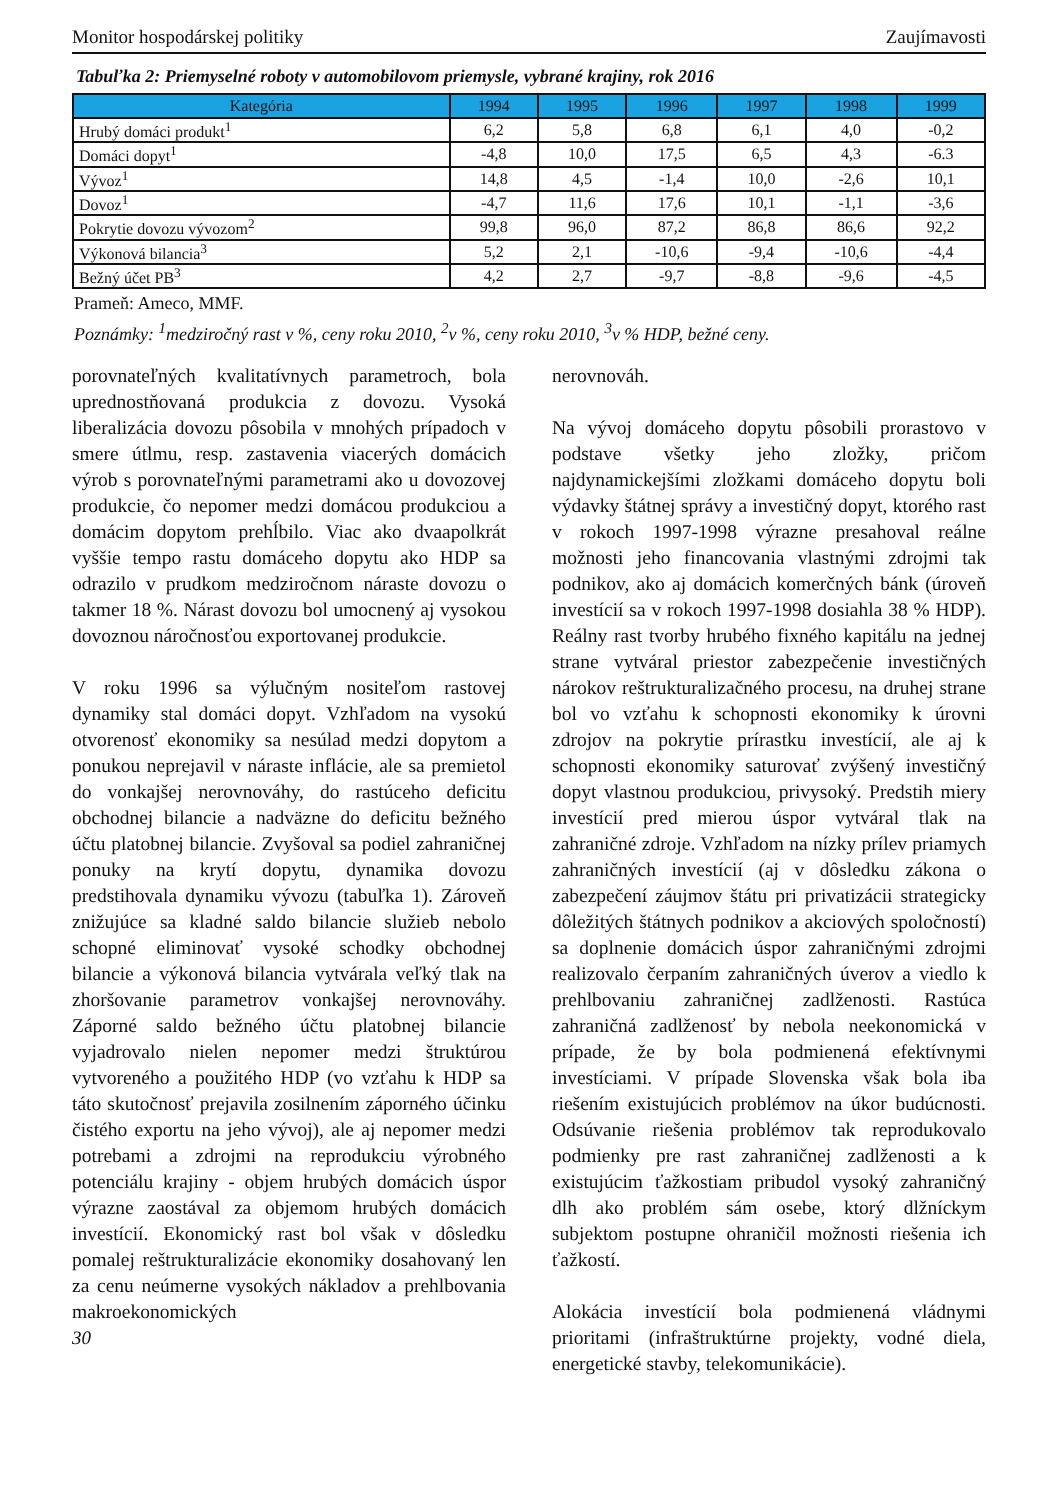Monitor hospodárskej politiky Zaujímavosti
Tabuľka 2: Priemyselné roboty v automobilovom priemysle, vybrané krajiny, rok 2016
| Kategória | 1994 | 1995 | 1996 | 1997 | 1998 | 1999 |
| --- | --- | --- | --- | --- | --- | --- |
| Hrubý domáci produkt<sup>1</sup> | 6,2 | 5,8 | 6,8 | 6,1 | 4,0 | -0,2 |
| Domáci dopyt<sup>1</sup> | -4,8 | 10,0 | 17,5 | 6,5 | 4,3 | -6.3 |
| Vývoz<sup>1</sup> | 14,8 | 4,5 | -1,4 | 10,0 | -2,6 | 10,1 |
| Dovoz<sup>1</sup> | -4,7 | 11,6 | 17,6 | 10,1 | -1,1 | -3,6 |
| Pokrytie dovozu vývozom<sup>2</sup> | 99,8 | 96,0 | 87,2 | 86,8 | 86,6 | 92,2 |
| Výkonová bilancia<sup>3</sup> | 5,2 | 2,1 | -10,6 | -9,4 | -10,6 | -4,4 |
| Bežný účet PB<sup>3</sup> | 4,2 | 2,7 | -9,7 | -8,8 | -9,6 | -4,5 |
Prameň: Ameco, MMF.
Poznámky: <sup>1</sup>medziročný rast v %, ceny roku 2010, <sup>2</sup>v %, ceny roku 2010, <sup>3</sup>v % HDP, bežné ceny.
porovnateľných kvalitatívnych parametroch, bola uprednostňovaná produkcia z dovozu. Vysoká liberalizácia dovozu pôsobila v mnohých prípadoch v smere útlmu, resp. zastavenia viacerých domácich výrob s porovnateľnými parametrami ako u dovozovej produkcie, čo nepomer medzi domácou produkciou a domácim dopytom prehĺbilo. Viac ako dvaapolkrát vyššie tempo rastu domáceho dopytu ako HDP sa odrazilo v prudkom medziročnom náraste dovozu o takmer 18 %. Nárast dovozu bol umocnený aj vysokou dovoznou náročnosťou exportovanej produkcie.
V roku 1996 sa výlučným nositeľom rastovej dynamiky stal domáci dopyt. Vzhľadom na vysokú otvorenosť ekonomiky sa nesúlad medzi dopytom a ponukou neprejavil v náraste inflácie, ale sa premietol do vonkajšej nerovnováhy, do rastúceho deficitu obchodnej bilancie a nadväzne do deficitu bežného účtu platobnej bilancie. Zvyšoval sa podiel zahraničnej ponuky na krytí dopytu, dynamika dovozu predstihovala dynamiku vývozu (tabuľka 1). Zároveň znižujúce sa kladné saldo bilancie služieb nebolo schopné eliminovať vysoké schodky obchodnej bilancie a výkonová bilancia vytvárala veľký tlak na zhoršovanie parametrov vonkajšej nerovnováhy. Záporné saldo bežného účtu platobnej bilancie vyjadrovalo nielen nepomer medzi štruktúrou vytvoreného a použitého HDP (vo vzťahu k HDP sa táto skutočnosť prejavila zosilnením záporného účinku čistého exportu na jeho vývoj), ale aj nepomer medzi potrebami a zdrojmi na reprodukciu výrobného potenciálu krajiny - objem hrubých domácich úspor výrazne zaostával za objemom hrubých domácich investícií. Ekonomický rast bol však v dôsledku pomalej reštrukturalizácie ekonomiky dosahovaný len za cenu neúmerne vysokých nákladov a prehlbovania makroekonomických
30
nerovnováh.
Na vývoj domáceho dopytu pôsobili prorastovo v podstave všetky jeho zložky, pričom najdynamickejšími zložkami domáceho dopytu boli výdavky štátnej správy a investičný dopyt, ktorého rast v rokoch 1997-1998 výrazne presahoval reálne možnosti jeho financovania vlastnými zdrojmi tak podnikov, ako aj domácich komerčných bánk (úroveň investícií sa v rokoch 1997-1998 dosiahla 38 % HDP). Reálny rast tvorby hrubého fixného kapitálu na jednej strane vytváral priestor zabezpečenie investičných nárokov reštrukturalizačného procesu, na druhej strane bol vo vzťahu k schopnosti ekonomiky k úrovni zdrojov na pokrytie prírastku investícií, ale aj k schopnosti ekonomiky saturovať zvýšený investičný dopyt vlastnou produkciou, privysoký. Predstih miery investícií pred mierou úspor vytváral tlak na zahraničné zdroje. Vzhľadom na nízky prílev priamych zahraničných investícií (aj v dôsledku zákona o zabezpečení záujmov štátu pri privatizácii strategicky dôležitých štátnych podnikov a akciových spoločností) sa doplnenie domácich úspor zahraničnými zdrojmi realizovalo čerpaním zahraničných úverov a viedlo k prehlbovaniu zahraničnej zadlženosti. Rastúca zahraničná zadlženosť by nebola neekonomická v prípade, že by bola podmienená efektívnymi investíciami. V prípade Slovenska však bola iba riešením existujúcich problémov na úkor budúcnosti. Odsúvanie riešenia problémov tak reprodukovalo podmienky pre rast zahraničnej zadlženosti a k existujúcim ťažkostiam pribudol vysoký zahraničný dlh ako problém sám osebe, ktorý dlžníckym subjektom postupne ohraničil možnosti riešenia ich ťažkostí.
Alokácia investícií bola podmienená vládnymi prioritami (infraštruktúrne projekty, vodné diela, energetické stavby, telekomunikácie).